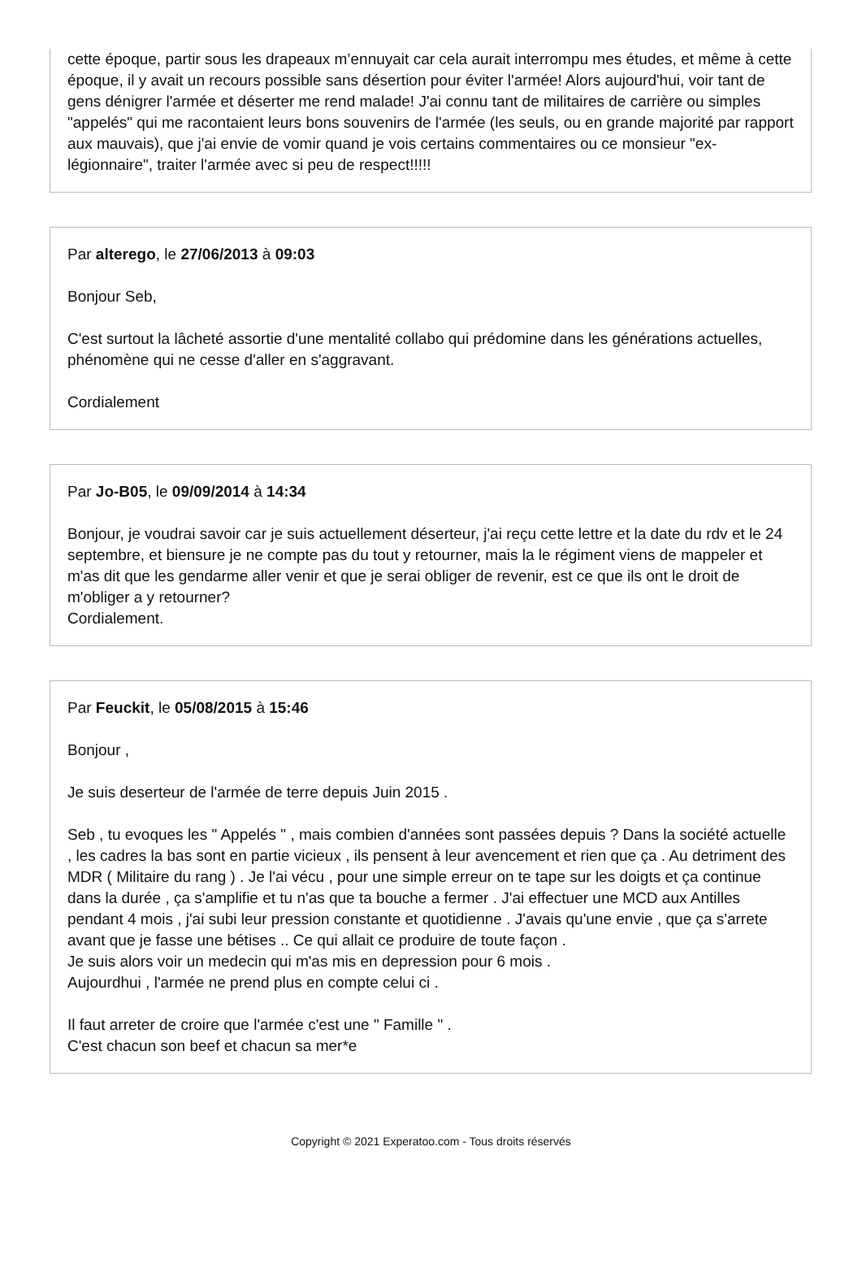cette époque, partir sous les drapeaux m’ennuyait car cela aurait interrompu mes études, et même à cette époque, il y avait un recours possible sans désertion pour éviter l'armée! Alors aujourd'hui, voir tant de gens dénigrer l'armée et déserter me rend malade! J'ai connu tant de militaires de carrière ou simples "appelés" qui me racontaient leurs bons souvenirs de l'armée (les seuls, ou en grande majorité par rapport aux mauvais), que j'ai envie de vomir quand je vois certains commentaires ou ce monsieur "ex-légionnaire", traiter l'armée avec si peu de respect!!!!!
Par alterego, le 27/06/2013 à 09:03
Bonjour Seb,
C'est surtout la lâcheté assortie d'une mentalité collabo qui prédomine dans les générations actuelles, phénomène qui ne cesse d'aller en s'aggravant.
Cordialement
Par Jo-B05, le 09/09/2014 à 14:34
Bonjour, je voudrai savoir car je suis actuellement déserteur, j'ai reçu cette lettre et la date du rdv et le 24 septembre, et biensure je ne compte pas du tout y retourner, mais la le régiment viens de mappeler et m'as dit que les gendarme aller venir et que je serai obliger de revenir, est ce que ils ont le droit de m'obliger a y retourner?
Cordialement.
Par Feuckit, le 05/08/2015 à 15:46
Bonjour ,
Je suis deserteur de l'armée de terre depuis Juin 2015 .
Seb , tu evoques les " Appelés " , mais combien d'années sont passées depuis ? Dans la société actuelle , les cadres la bas sont en partie vicieux , ils pensent à leur avencement et rien que ça . Au detriment des MDR ( Militaire du rang ) . Je l'ai vécu , pour une simple erreur on te tape sur les doigts et ça continue dans la durée , ça s'amplifie et tu n'as que ta bouche a fermer . J'ai effectuer une MCD aux Antilles pendant 4 mois , j'ai subi leur pression constante et quotidienne . J'avais qu'une envie , que ça s'arrete avant que je fasse une bétises .. Ce qui allait ce produire de toute façon .
Je suis alors voir un medecin qui m'as mis en depression pour 6 mois .
Aujourdhui , l'armée ne prend plus en compte celui ci .
Il faut arreter de croire que l'armée c'est une " Famille " .
C'est chacun son beef et chacun sa mer*e
Copyright © 2021 Experatoo.com - Tous droits réservés